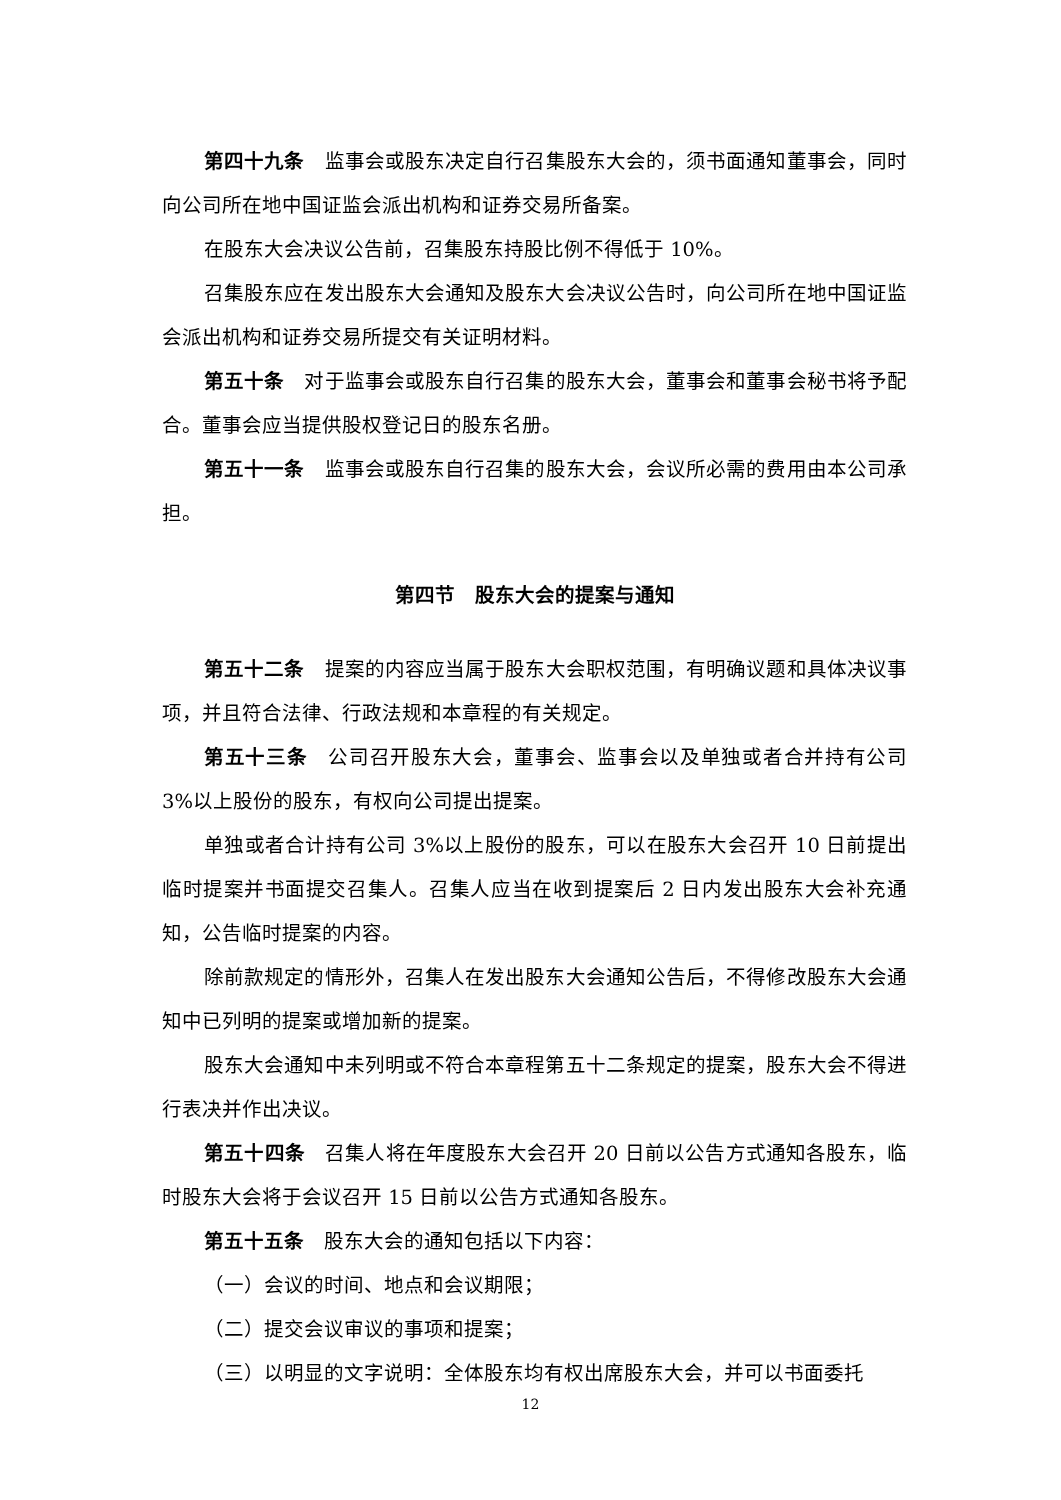第四十九条　监事会或股东决定自行召集股东大会的，须书面通知董事会，同时向公司所在地中国证监会派出机构和证券交易所备案。
在股东大会决议公告前，召集股东持股比例不得低于 10%。
召集股东应在发出股东大会通知及股东大会决议公告时，向公司所在地中国证监会派出机构和证券交易所提交有关证明材料。
第五十条　对于监事会或股东自行召集的股东大会，董事会和董事会秘书将予配合。董事会应当提供股权登记日的股东名册。
第五十一条　监事会或股东自行召集的股东大会，会议所必需的费用由本公司承担。
第四节　股东大会的提案与通知
第五十二条　提案的内容应当属于股东大会职权范围，有明确议题和具体决议事项，并且符合法律、行政法规和本章程的有关规定。
第五十三条　公司召开股东大会，董事会、监事会以及单独或者合并持有公司 3%以上股份的股东，有权向公司提出提案。
单独或者合计持有公司 3%以上股份的股东，可以在股东大会召开 10 日前提出临时提案并书面提交召集人。召集人应当在收到提案后 2 日内发出股东大会补充通知，公告临时提案的内容。
除前款规定的情形外，召集人在发出股东大会通知公告后，不得修改股东大会通知中已列明的提案或增加新的提案。
股东大会通知中未列明或不符合本章程第五十二条规定的提案，股东大会不得进行表决并作出决议。
第五十四条　召集人将在年度股东大会召开 20 日前以公告方式通知各股东，临时股东大会将于会议召开 15 日前以公告方式通知各股东。
第五十五条　股东大会的通知包括以下内容：
（一）会议的时间、地点和会议期限；
（二）提交会议审议的事项和提案；
（三）以明显的文字说明：全体股东均有权出席股东大会，并可以书面委托
12